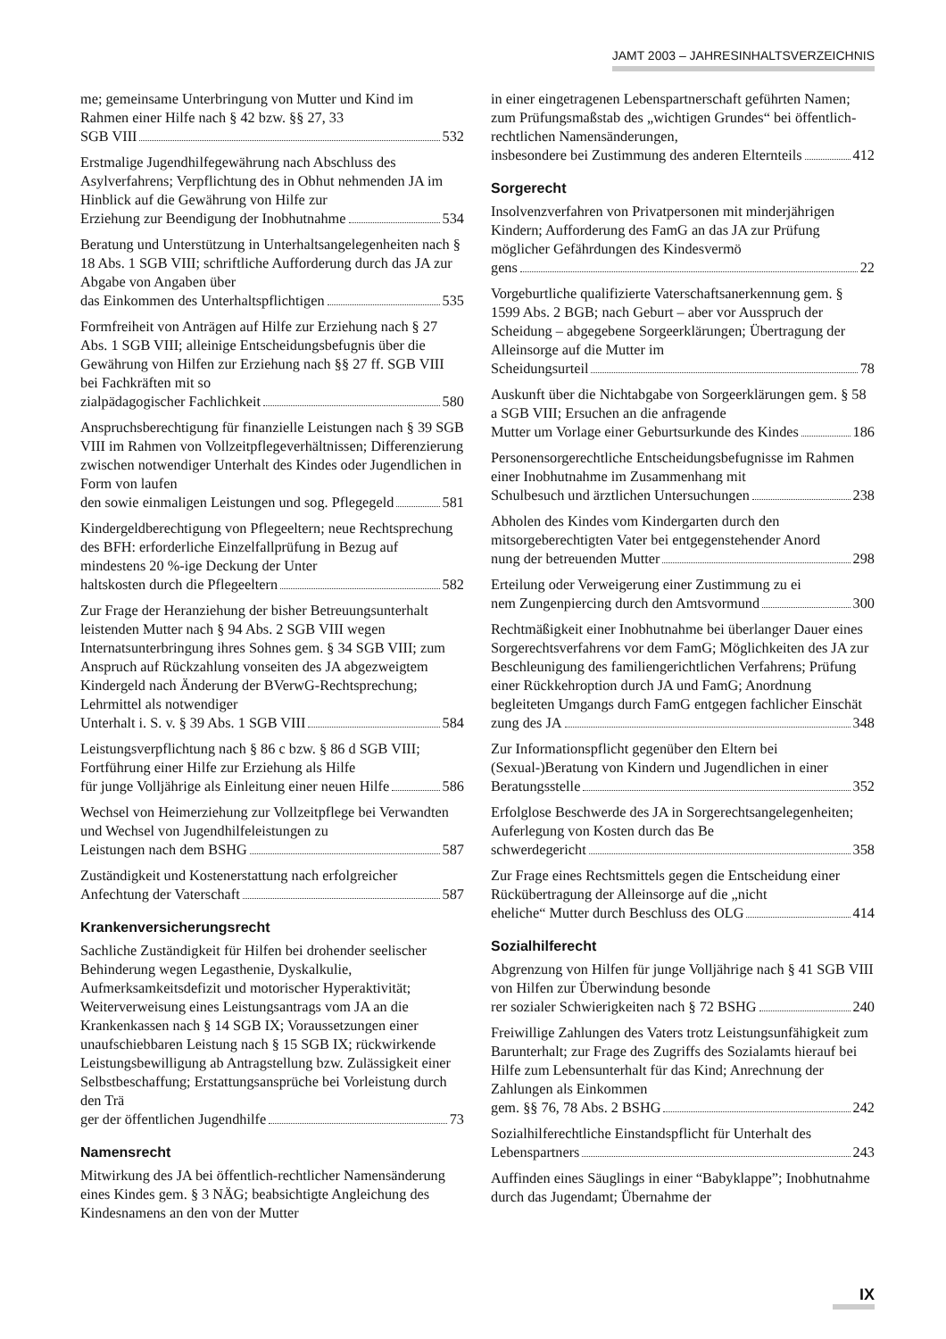JAMT 2003 – JAHRESINHALTSVERZEICHNIS
me; gemeinsame Unterbringung von Mutter und Kind im Rahmen einer Hilfe nach § 42 bzw. §§ 27, 33
SGB VIII 532
Erstmalige Jugendhilfegewährung nach Abschluss des Asylverfahrens; Verpflichtung des in Obhut nehmenden JA im Hinblick auf die Gewährung von Hilfe zur
Erziehung zur Beendigung der Inobhutnahme 534
Beratung und Unterstützung in Unterhaltsangelegenheiten nach § 18 Abs. 1 SGB VIII; schriftliche Aufforderung durch das JA zur Abgabe von Angaben über
das Einkommen des Unterhaltspflichtigen 535
Formfreiheit von Anträgen auf Hilfe zur Erziehung nach § 27 Abs. 1 SGB VIII; alleinige Entscheidungsbefugnis über die Gewährung von Hilfen zur Erziehung nach §§ 27 ff. SGB VIII bei Fachkräften mit so
zialpädagogischer Fachlichkeit 580
Anspruchsberechtigung für finanzielle Leistungen nach § 39 SGB VIII im Rahmen von Vollzeitpflegeverhältnissen; Differenzierung zwischen notwendiger Unterhalt des Kindes oder Jugendlichen in Form von laufen
den sowie einmaligen Leistungen und sog. Pflegegeld 581
Kindergeldberechtigung von Pflegeeltern; neue Rechtsprechung des BFH: erforderliche Einzelfallprüfung in Bezug auf mindestens 20 %-ige Deckung der Unter
haltskosten durch die Pflegeeltern 582
Zur Frage der Heranziehung der bisher Betreuungsunterhalt leistenden Mutter nach § 94 Abs. 2 SGB VIII wegen Internatsunterbringung ihres Sohnes gem. § 34 SGB VIII; zum Anspruch auf Rückzahlung vonseiten des JA abgezweigtem Kindergeld nach Änderung der BVerwG-Rechtsprechung; Lehrmittel als notwendiger
Unterhalt i. S. v. § 39 Abs. 1 SGB VIII 584
Leistungsverpflichtung nach § 86 c bzw. § 86 d SGB VIII; Fortführung einer Hilfe zur Erziehung als Hilfe
für junge Volljährige als Einleitung einer neuen Hilfe 586
Wechsel von Heimerziehung zur Vollzeitpflege bei Verwandten und Wechsel von Jugendhilfeleistungen zu
Leistungen nach dem BSHG 587
Zuständigkeit und Kostenerstattung nach erfolgreicher
Anfechtung der Vaterschaft 587
Krankenversicherungsrecht
Sachliche Zuständigkeit für Hilfen bei drohender seelischer Behinderung wegen Legasthenie, Dyskalkulie, Aufmerksamkeitsdefizit und motorischer Hyperaktivität; Weiterverweisung eines Leistungsantrags vom JA an die Krankenkassen nach § 14 SGB IX; Voraussetzungen einer unaufschiebbaren Leistung nach § 15 SGB IX; rückwirkende Leistungsbewilligung ab Antragstellung bzw. Zulässigkeit einer Selbstbeschaffung; Erstattungsansprüche bei Vorleistung durch den Trä
ger der öffentlichen Jugendhilfe 73
Namensrecht
Mitwirkung des JA bei öffentlich-rechtlicher Namensänderung eines Kindes gem. § 3 NÄG; beabsichtigte Angleichung des Kindesnamens an den von der Mutter
in einer eingetragenen Lebenspartnerschaft geführten Namen; zum Prüfungsmaßstab des „wichtigen Grundes“ bei öffentlich-rechtlichen Namensänderungen,
insbesondere bei Zustimmung des anderen Elternteils 412
Sorgerecht
Insolvenzverfahren von Privatpersonen mit minderjährigen Kindern; Aufforderung des FamG an das JA zur Prüfung möglicher Gefährdungen des Kindesvermö
gens 22
Vorgeburtliche qualifizierte Vaterschaftsanerkennung gem. § 1599 Abs. 2 BGB; nach Geburt – aber vor Ausspruch der Scheidung – abgegebene Sorgeerklärungen; Übertragung der Alleinsorge auf die Mutter im
Scheidungsurteil 78
Auskunft über die Nichtabgabe von Sorgeerklärungen gem. § 58 a SGB VIII; Ersuchen an die anfragende
Mutter um Vorlage einer Geburtsurkunde des Kindes 186
Personensorgerechtliche Entscheidungsbefugnisse im Rahmen einer Inobhutnahme im Zusammenhang mit
Schulbesuch und ärztlichen Untersuchungen 238
Abholen des Kindes vom Kindergarten durch den mitsorgeberechtigten Vater bei entgegenstehender Anord
nung der betreuenden Mutter 298
Erteilung oder Verweigerung einer Zustimmung zu ei
nem Zungenpiercing durch den Amtsvormund 300
Rechtmäßigkeit einer Inobhutnahme bei überlanger Dauer eines Sorgerechtsverfahrens vor dem FamG; Möglichkeiten des JA zur Beschleunigung des familiengerichtlichen Verfahrens; Prüfung einer Rückkehroption durch JA und FamG; Anordnung begleiteten Umgangs durch FamG entgegen fachlicher Einschät
zung des JA 348
Zur Informationspflicht gegenüber den Eltern bei (Sexual-)Beratung von Kindern und Jugendlichen in einer
Beratungsstelle 352
Erfolglose Beschwerde des JA in Sorgerechtsangelegenheiten; Auferlegung von Kosten durch das Be
schwerdegericht 358
Zur Frage eines Rechtsmittels gegen die Entscheidung einer Rückübertragung der Alleinsorge auf die „nicht
eheliche“ Mutter durch Beschluss des OLG 414
Sozialhilferecht
Abgrenzung von Hilfen für junge Volljährige nach § 41 SGB VIII von Hilfen zur Überwindung besonde
rer sozialer Schwierigkeiten nach § 72 BSHG 240
Freiwillige Zahlungen des Vaters trotz Leistungsunfähigkeit zum Barunterhalt; zur Frage des Zugriffs des Sozialamts hierauf bei Hilfe zum Lebensunterhalt für das Kind; Anrechnung der Zahlungen als Einkommen
gem. §§ 76, 78 Abs. 2 BSHG 242
Sozialhilferechtliche Einstandspflicht für Unterhalt des
Lebenspartners 243
Auffinden eines Säuglings in einer “Babyklappe”; Inobhutnahme durch das Jugendamt; Übernahme der
IX